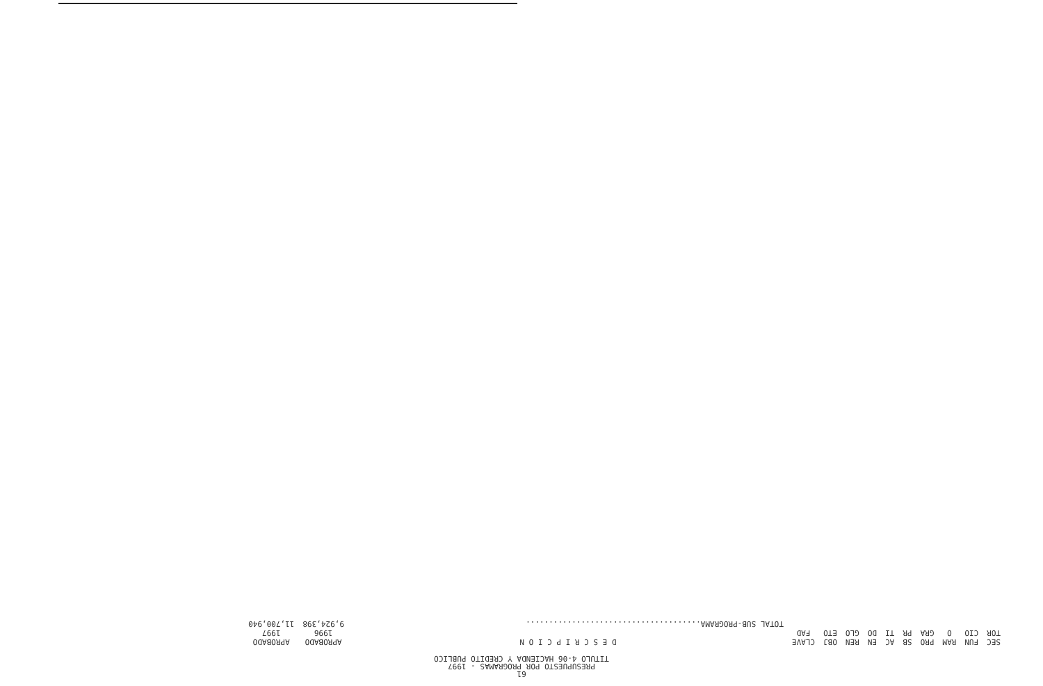61
PRESUPUESTO POR PROGRAMAS - 1997
TITULO 4-06 HACIENDA Y CREDITO PUBLICO
| SEC TOR | FUN CIO | RAM O | PRO GRA | SB PR | AC TI | EN DO | REN GLO | OBJ ETO | CLAVE FAD | D E S C R I P C I O N | APROBADO 1996 | APROBADO 1997 |
| --- | --- | --- | --- | --- | --- | --- | --- | --- | --- | --- | --- | --- |
| | | | | | | | | | | TOTAL SUB-PROGRAMA...................................... | 9,924,398 | 11,700,940 |